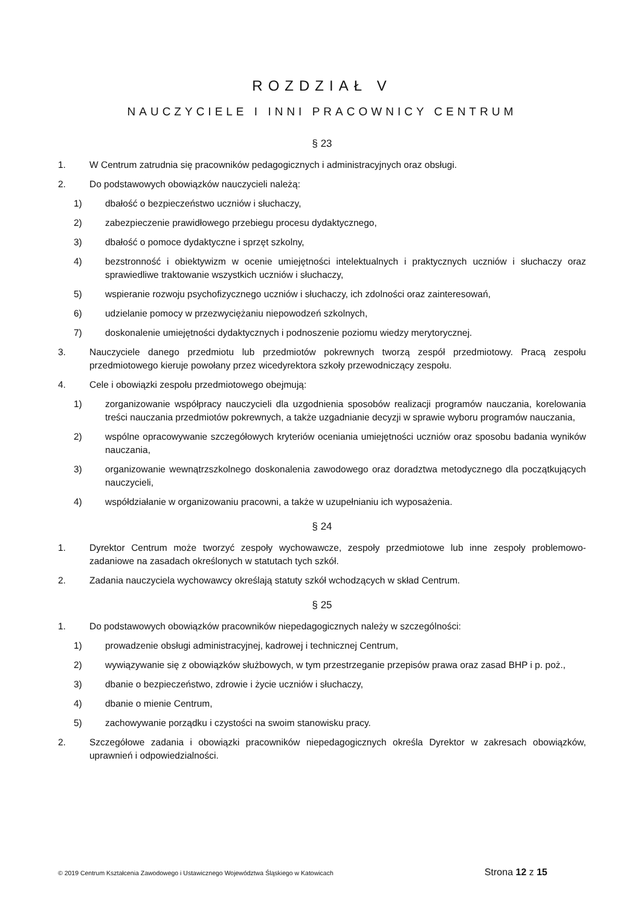ROZDZIAŁ V
NAUCZYCIELE I INNI PRACOWNICY CENTRUM
§ 23
1. W Centrum zatrudnia się pracowników pedagogicznych i administracyjnych oraz obsługi.
2. Do podstawowych obowiązków nauczycieli należą:
1) dbałość o bezpieczeństwo uczniów i słuchaczy,
2) zabezpieczenie prawidłowego przebiegu procesu dydaktycznego,
3) dbałość o pomoce dydaktyczne i sprzęt szkolny,
4) bezstronność i obiektywizm w ocenie umiejętności intelektualnych i praktycznych uczniów i słuchaczy oraz sprawiedliwe traktowanie wszystkich uczniów i słuchaczy,
5) wspieranie rozwoju psychofizycznego uczniów i słuchaczy, ich zdolności oraz zainteresowań,
6) udzielanie pomocy w przezwyciężaniu niepowodzeń szkolnych,
7) doskonalenie umiejętności dydaktycznych i podnoszenie poziomu wiedzy merytorycznej.
3. Nauczyciele danego przedmiotu lub przedmiotów pokrewnych tworzą zespół przedmiotowy. Pracą zespołu przedmiotowego kieruje powołany przez wicedyrektora szkoły przewodniczący zespołu.
4. Cele i obowiązki zespołu przedmiotowego obejmują:
1) zorganizowanie współpracy nauczycieli dla uzgodnienia sposobów realizacji programów nauczania, korelowania treści nauczania przedmiotów pokrewnych, a także uzgadnianie decyzji w sprawie wyboru programów nauczania,
2) wspólne opracowywanie szczegółowych kryteriów oceniania umiejętności uczniów oraz sposobu badania wyników nauczania,
3) organizowanie wewnątrzszkolnego doskonalenia zawodowego oraz doradztwa metodycznego dla początkujących nauczycieli,
4) współdziałanie w organizowaniu pracowni, a także w uzupełnianiu ich wyposażenia.
§ 24
1. Dyrektor Centrum może tworzyć zespoły wychowawcze, zespoły przedmiotowe lub inne zespoły problemowo-zadaniowe na zasadach określonych w statutach tych szkół.
2. Zadania nauczyciela wychowawcy określają statuty szkół wchodzących w skład Centrum.
§ 25
1. Do podstawowych obowiązków pracowników niepedagogicznych należy w szczególności:
1) prowadzenie obsługi administracyjnej, kadrowej i technicznej Centrum,
2) wywiązywanie się z obowiązków służbowych, w tym przestrzeganie przepisów prawa oraz zasad BHP i p. poż.,
3) dbanie o bezpieczeństwo, zdrowie i życie uczniów i słuchaczy,
4) dbanie o mienie Centrum,
5) zachowywanie porządku i czystości na swoim stanowisku pracy.
2. Szczegółowe zadania i obowiązki pracowników niepedagogicznych określa Dyrektor w zakresach obowiązków, uprawnień i odpowiedzialności.
© 2019 Centrum Kształcenia Zawodowego i Ustawicznego Województwa Śląskiego w Katowicach Strona 12 z 15